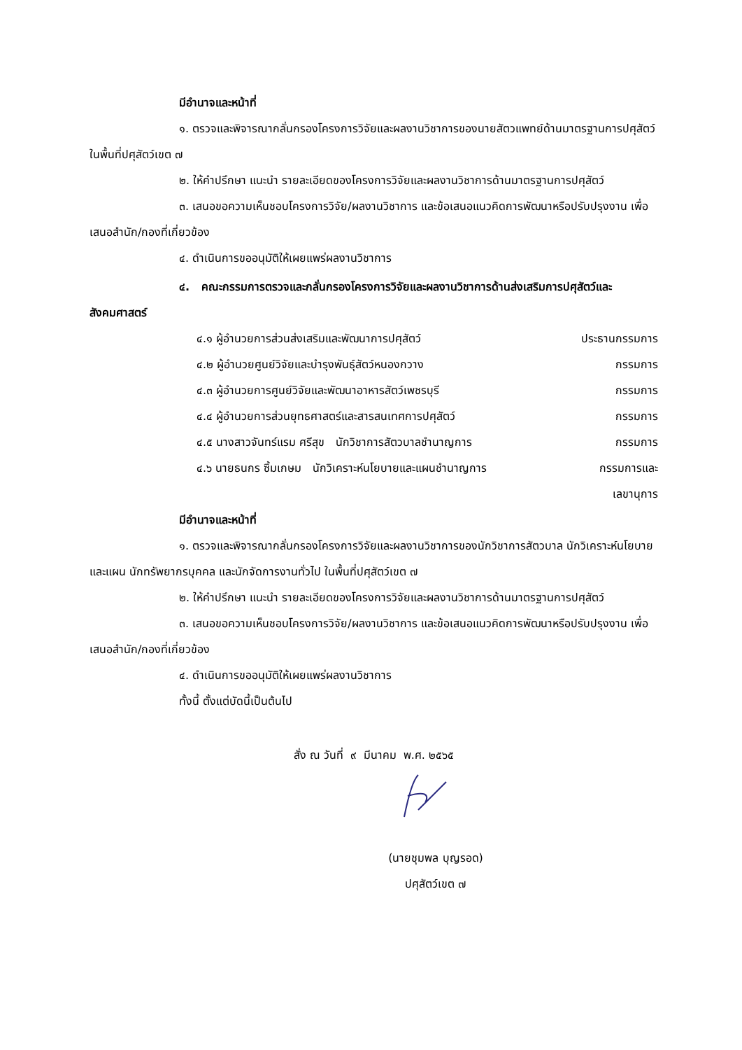มีอำนาจและหน้าที่
๑. ตรวจและพิจารณากลั่นกรองโครงการวิจัยและผลงานวิชาการของนายสัตวแพทย์ด้านมาตรฐานการปศุสัตว์ ในพื้นที่ปศุสัตว์เขต ๗
๒. ให้คำปรึกษา แนะนำ รายละเอียดของโครงการวิจัยและผลงานวิชาการด้านมาตรฐานการปศุสัตว์
๓. เสนอขอความเห็นชอบโครงการวิจัย/ผลงานวิชาการ และข้อเสนอแนวคิดการพัฒนาหรือปรับปรุงงาน เพื่อเสนอสำนัก/กองที่เกี่ยวข้อง
๔. ดำเนินการขออนุมัติให้เผยแพร่ผลงานวิชาการ
๔. คณะกรรมการตรวจและกลั่นกรองโครงการวิจัยและผลงานวิชาการด้านส่งเสริมการปศุสัตว์และสังคมศาสตร์
๔.๑ ผู้อำนวยการส่วนส่งเสริมและพัฒนาการปศุสัตว์ ประธานกรรมการ
๔.๒ ผู้อำนวยศูนย์วิจัยและบำรุงพันธุ์สัตว์หนองกวาง กรรมการ
๔.๓ ผู้อำนวยการศูนย์วิจัยและพัฒนาอาหารสัตว์เพชรบุรี กรรมการ
๔.๔ ผู้อำนวยการส่วนยุทธศาสตร์และสารสนเทศการปศุสัตว์ กรรมการ
๔.๕ นางสาวจันทร์แรม ศรีสุข นักวิชาการสัตวบาลชำนาญการ กรรมการ
๔.๖ นายธนกร ซิ้มเกษม นักวิเคราะห์นโยบายและแผนชำนาญการ กรรมการและ
เลขานุการ
มีอำนาจและหน้าที่
๑. ตรวจและพิจารณากลั่นกรองโครงการวิจัยและผลงานวิชาการของนักวิชาการสัตวบาล นักวิเคราะห์นโยบายและแผน นักทรัพยากรบุคคล และนักจัดการงานทั่วไป ในพื้นที่ปศุสัตว์เขต ๗
๒. ให้คำปรึกษา แนะนำ รายละเอียดของโครงการวิจัยและผลงานวิชาการด้านมาตรฐานการปศุสัตว์
๓. เสนอขอความเห็นชอบโครงการวิจัย/ผลงานวิชาการ และข้อเสนอแนวคิดการพัฒนาหรือปรับปรุงงาน เพื่อเสนอสำนัก/กองที่เกี่ยวข้อง
๔. ดำเนินการขออนุมัติให้เผยแพร่ผลงานวิชาการ
ทั้งนี้ ตั้งแต่บัดนี้เป็นต้นไป
สั่ง ณ วันที่ ๙ มีนาคม พ.ศ. ๒๕๖๕
(นายชุมพล บุญรอด)
ปศุสัตว์เขต ๗